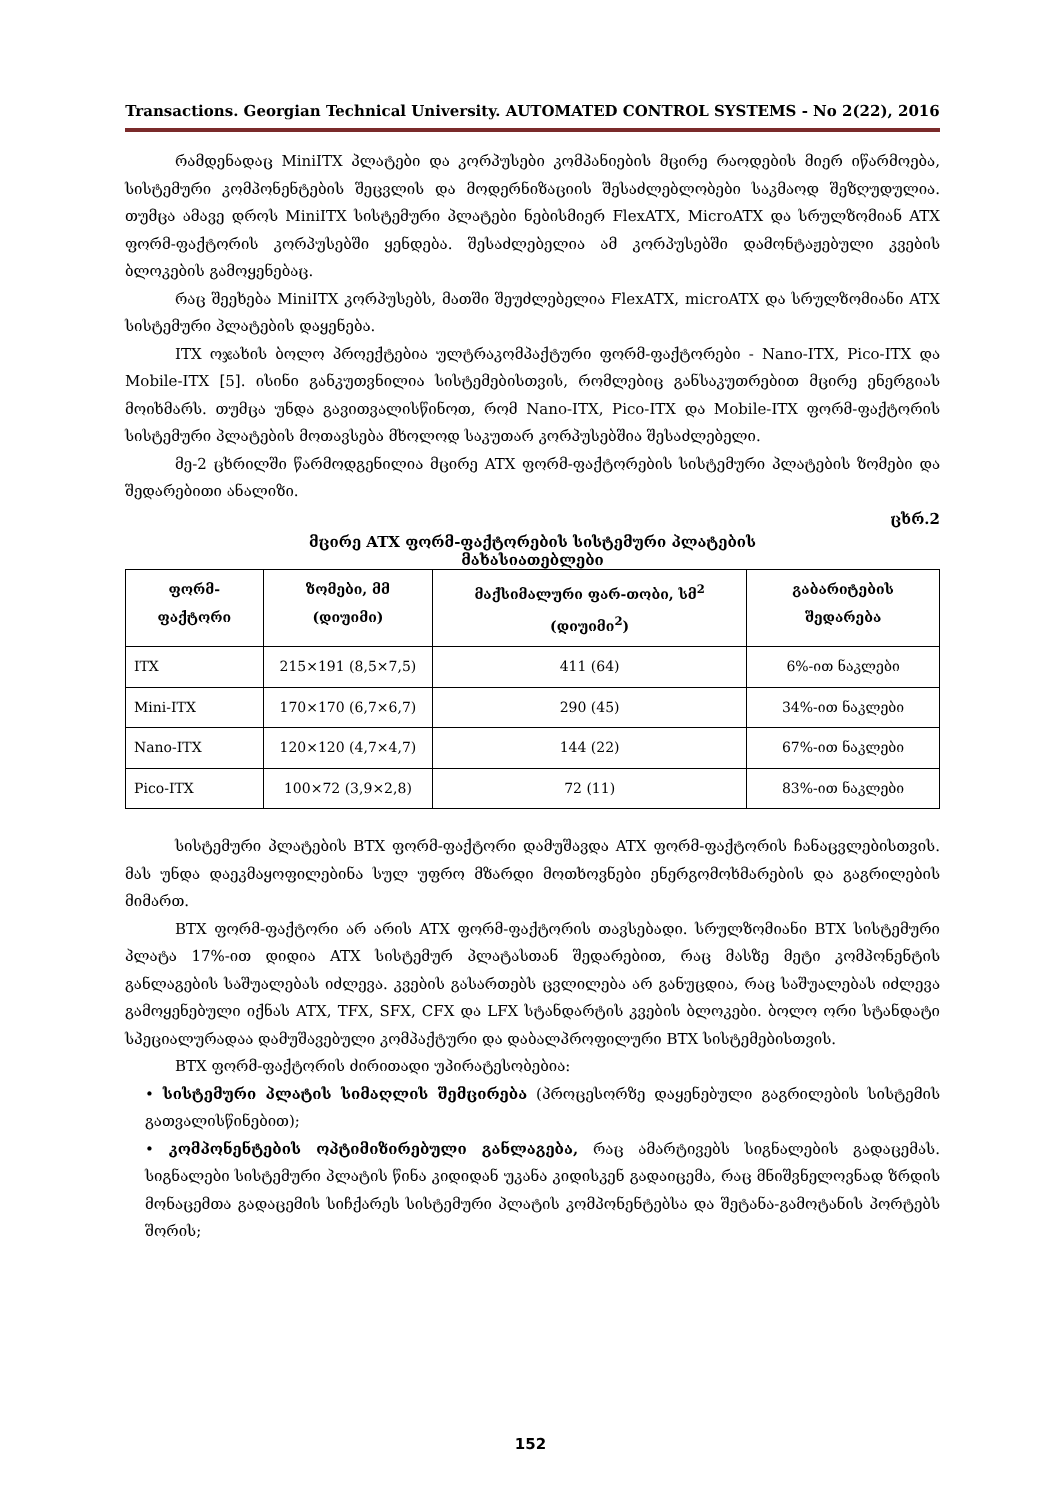Transactions. Georgian Technical University. AUTOMATED CONTROL SYSTEMS - No 2(22), 2016
რამდენადაც MiniITX პლატები და კორპუსები კომპანიების მცირე რაოდების მიერ იწარმოება, სისტემური კომპონენტების შეცვლის და მოდერნიზაციის შესაძლებლობები საკმაოდ შეზღუდულია. თუმცა ამავე დროს MiniITX სისტემური პლატები ნებისმიერ FlexATX, MicroATX და სრულზომიან ATX ფორმ-ფაქტორის კორპუსებში ყენდება. შესაძლებელია ამ კორპუსებში დამონტაჟებული კვების ბლოკების გამოყენებაც.
რაც შეეხება MiniITX კორპუსებს, მათში შეუძლებელია FlexATX, microATX და სრულზომიანი ATX სისტემური პლატების დაყენება.
ITX ოჯახის ბოლო პროექტებია ულტრაკომპაქტური ფორმ-ფაქტორები - Nano-ITX, Pico-ITX და Mobile-ITX [5]. ისინი განკუთვნილია სისტემებისთვის, რომლებიც განსაკუთრებით მცირე ენერგიას მოიხმარს. თუმცა უნდა გავითვალისწინოთ, რომ Nano-ITX, Pico-ITX და Mobile-ITX ფორმ-ფაქტორის სისტემური პლატების მოთავსება მხოლოდ საკუთარ კორპუსებშია შესაძლებელი.
მე-2 ცხრილში წარმოდგენილია მცირე ATX ფორმ-ფაქტორების სისტემური პლატების ზომები და შედარებითი ანალიზი.
ცხრ.2
მცირე ATX ფორმ-ფაქტორების სისტემური პლატების მახასიათებლები
| ფორმ-ფაქტორი | ზომები, მმ (დიუიმი) | მაქსიმალური ფარ-თობი, სმ<sup>2</sup> (დიუიმი<sup>2</sup>) | გაბარიტების შედარება |
| --- | --- | --- | --- |
| ITX | 215×191 (8,5×7,5) | 411 (64) | 6%-ით ნაკლები |
| Mini-ITX | 170×170 (6,7×6,7) | 290 (45) | 34%-ით ნაკლები |
| Nano-ITX | 120×120 (4,7×4,7) | 144 (22) | 67%-ით ნაკლები |
| Pico-ITX | 100×72 (3,9×2,8) | 72 (11) | 83%-ით ნაკლები |
სისტემური პლატების BTX ფორმ-ფაქტორი დამუშავდა ATX ფორმ-ფაქტორის ჩანაცვლებისთვის. მას უნდა დაეკმაყოფილებინა სულ უფრო მზარდი მოთხოვნები ენერგომოხმარების და გაგრილების მიმართ.
BTX ფორმ-ფაქტორი არ არის ATX ფორმ-ფაქტორის თავსებადი. სრულზომიანი BTX სისტემური პლატა 17%-ით დიდია ATX სისტემურ პლატასთან შედარებით, რაც მასზე მეტი კომპონენტის განლაგების საშუალებას იძლევა. კვების გასართებს ცვლილება არ განუცდია, რაც საშუალებას იძლევა გამოყენებული იქნას ATX, TFX, SFX, CFX და LFX სტანდარტის კვების ბლოკები. ბოლო ორი სტანდატი სპეციალურადაა დამუშავებული კომპაქტური და დაბალპროფილური BTX სისტემებისთვის.
BTX ფორმ-ფაქტორის ძირითადი უპირატესობებია:
• სისტემური პლატის სიმაღლის შემცირება (პროცესორზე დაყენებული გაგრილების სისტემის გათვალისწინებით);
• კომპონენტების ოპტიმიზირებული განლაგება, რაც ამარტივებს სიგნალების გადაცემას. სიგნალები სისტემური პლატის წინა კიდიდან უკანა კიდისკენ გადაიცემა, რაც მნიშვნელოვნად ზრდის მონაცემთა გადაცემის სიჩქარეს სისტემური პლატის კომპონენტებსა და შეტანა-გამოტანის პორტებს შორის;
152